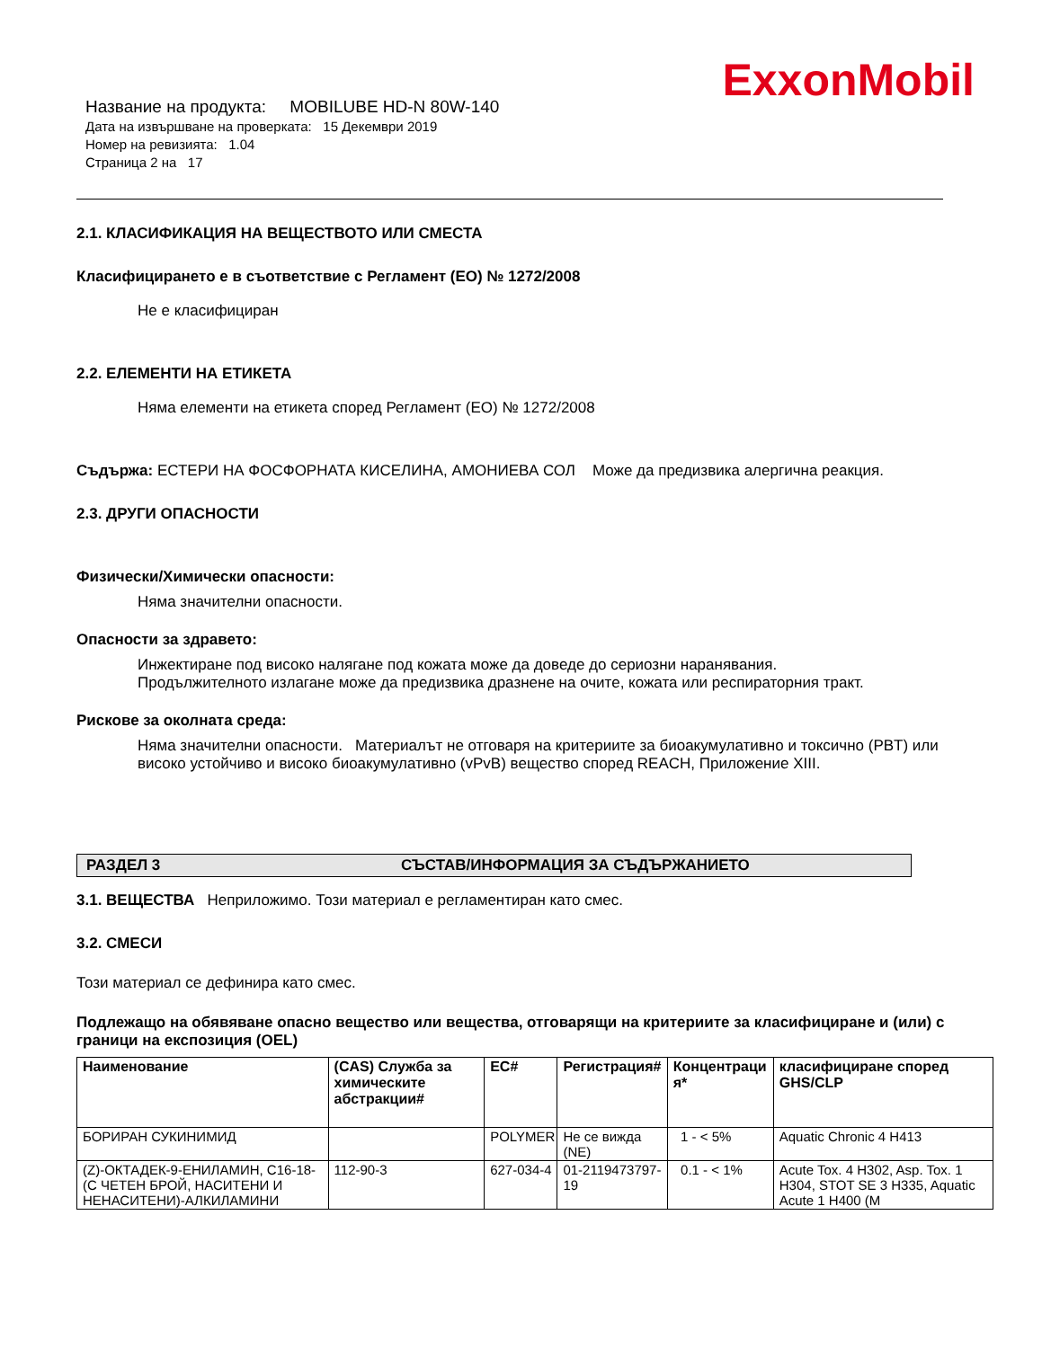ExxonMobil
Название на продукта: MOBILUBE HD-N 80W-140
Дата на извършване на проверката: 15 Декември 2019
Номер на ревизията: 1.04
Страница 2 на 17
2.1. КЛАСИФИКАЦИЯ НА ВЕЩЕСТВОТО ИЛИ СМЕСТА
Класифицирането е в съответствие с Регламент (ЕО) № 1272/2008
Не е класифициран
2.2. ЕЛЕМЕНТИ НА ЕТИКЕТА
Няма елементи на етикета според Регламент (ЕО) № 1272/2008
Съдържа: ЕСТЕРИ НА ФОСФОРНАТА КИСЕЛИНА, АМОНИЕВА СОЛ Може да предизвика алергична реакция.
2.3. ДРУГИ ОПАСНОСТИ
Физически/Химически опасности:
Няма значителни опасности.
Опасности за здравето:
Инжектиране под високо налягане под кожата може да доведе до сериозни наранявания.
Продължителното излагане може да предизвика дразнене на очите, кожата или респираторния тракт.
Рискове за околната среда:
Няма значителни опасности. Материалът не отговаря на критериите за биоакумулативно и токсично (PBT) или високо устойчиво и високо биоакумулативно (vPvB) вещество според REACH, Приложение XIII.
РАЗДЕЛ 3 СЪСТАВ/ИНФОРМАЦИЯ ЗА СЪДЪРЖАНИЕТО
3.1. ВЕЩЕСТВА Неприложимо. Този материал е регламентиран като смес.
3.2. СМЕСИ
Този материал се дефинира като смес.
Подлежащо на обявяване опасно вещество или вещества, отговарящи на критериите за класифициране и (или) с граници на експозиция (OEL)
| Наименование | (CAS) Служба за химическите абстракции# | EC# | Регистрация# | Концентраци я* | класифициране според GHS/CLP |
| --- | --- | --- | --- | --- | --- |
| БОРИРАН СУКИНИМИД | | POLYMER | Не се вижда (NE) | 1 - < 5% | Aquatic Chronic 4 H413 |
| (Z)-ОКТАДЕК-9-ЕНИЛАМИН, C16-18-(С ЧЕТЕН БРОЙ, НАСИТЕНИ И НЕНАСИТЕНИ)-АЛКИЛАМИНИ | 112-90-3 | 627-034-4 | 01-2119473797-19 | 0.1 - < 1% | Acute Tox. 4 H302, Asp. Tox. 1 H304, STOT SE 3 H335, Aquatic Acute 1 H400 (M |